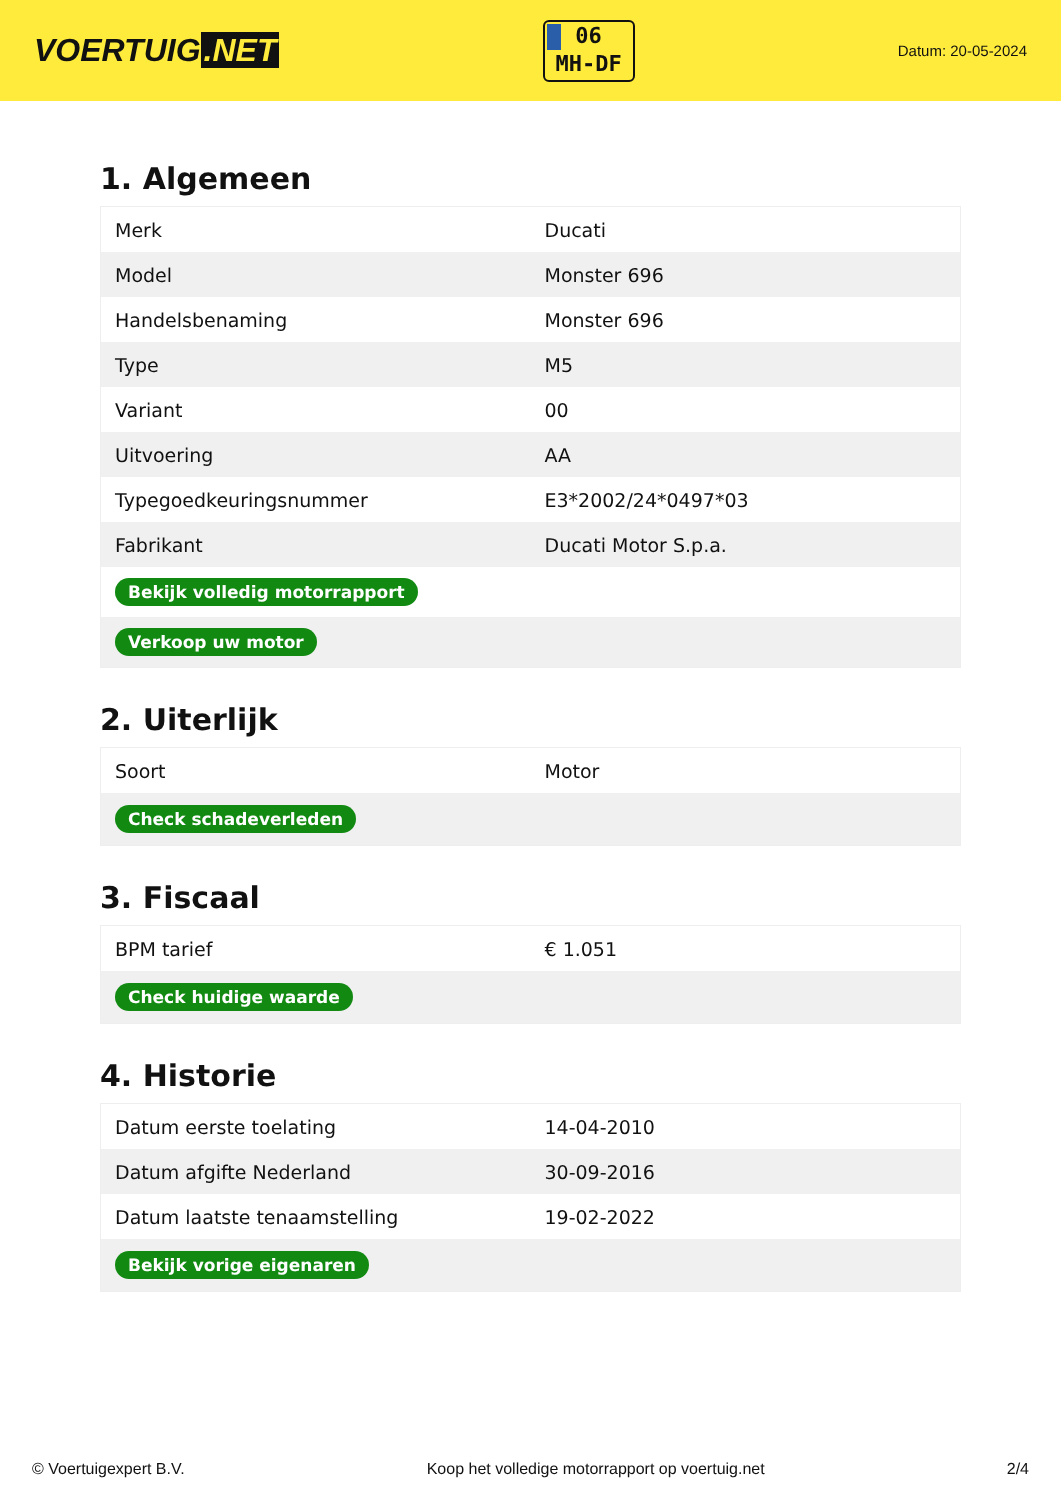VOERTUIG.NET
06
MH-DF
Datum: 20-05-2024
1. Algemeen
| Merk | Ducati |
| Model | Monster 696 |
| Handelsbenaming | Monster 696 |
| Type | M5 |
| Variant | 00 |
| Uitvoering | AA |
| Typegoedkeuringsnummer | E3*2002/24*0497*03 |
| Fabrikant | Ducati Motor S.p.a. |
| Bekijk volledig motorrapport | |
| Verkoop uw motor | |
2. Uiterlijk
| Soort | Motor |
| Check schadeverleden | |
3. Fiscaal
| BPM tarief | € 1.051 |
| Check huidige waarde | |
4. Historie
| Datum eerste toelating | 14-04-2010 |
| Datum afgifte Nederland | 30-09-2016 |
| Datum laatste tenaamstelling | 19-02-2022 |
| Bekijk vorige eigenaren | |
© Voertuigexpert B.V. Koop het volledige motorrapport op voertuig.net 2/4